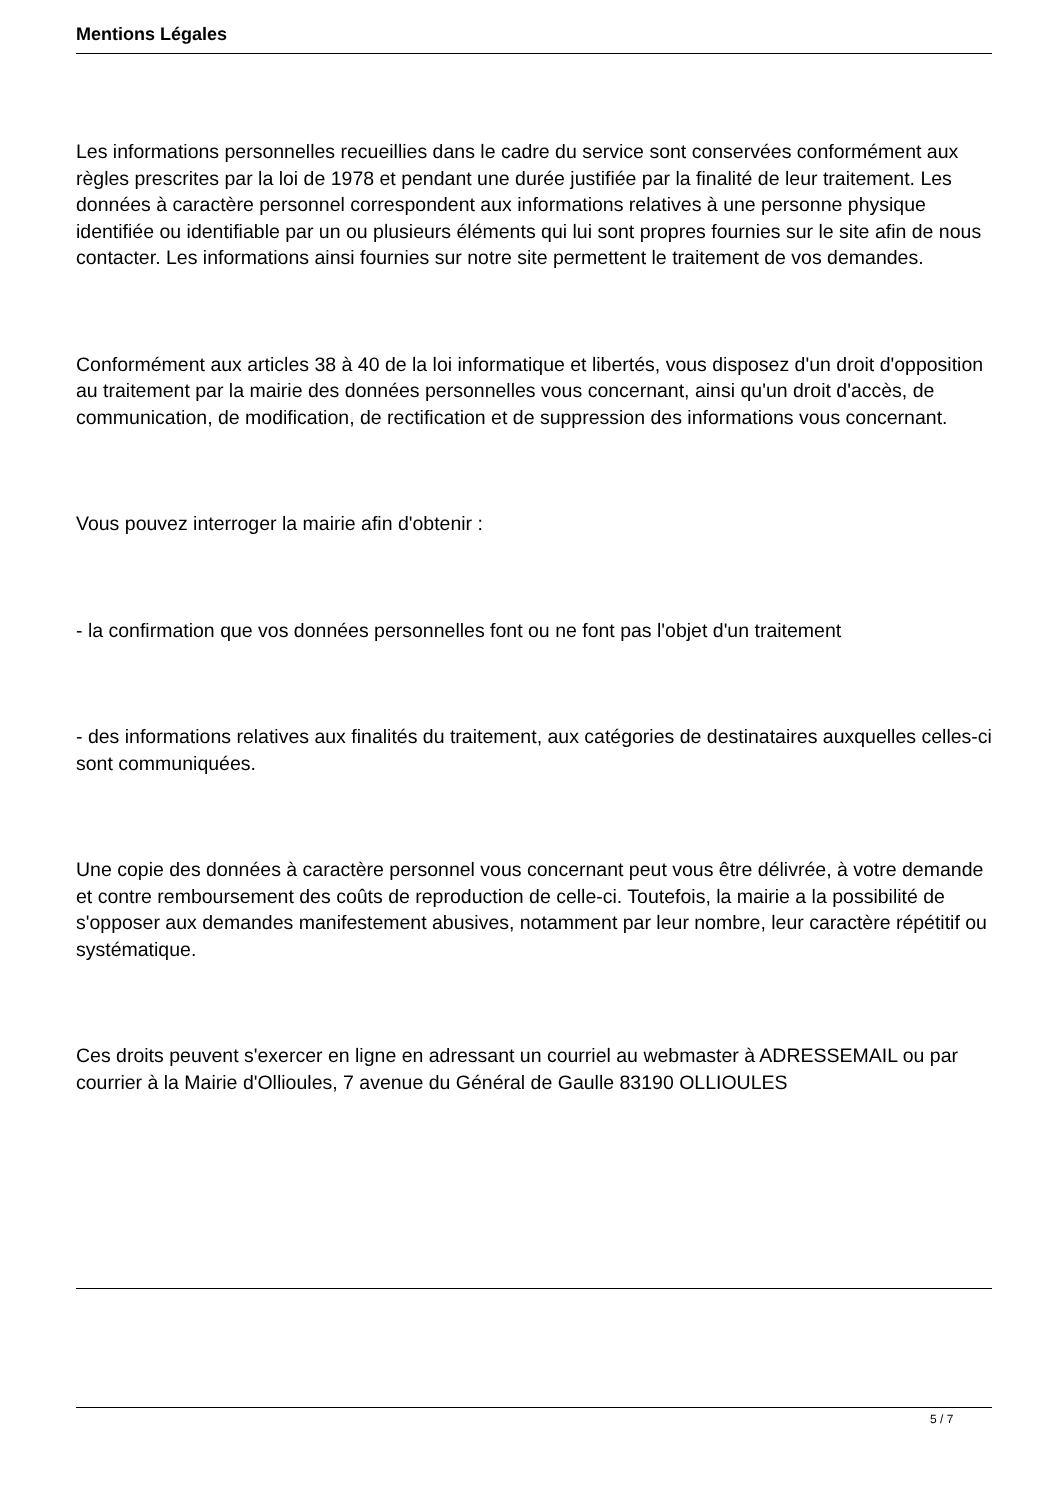Mentions Légales
Les informations personnelles recueillies dans le cadre du service sont conservées conformément aux règles prescrites par la loi de 1978 et pendant une durée justifiée par la finalité de leur traitement. Les données à caractère personnel correspondent aux informations relatives à une personne physique identifiée ou identifiable par un ou plusieurs éléments qui lui sont propres fournies sur le site afin de nous contacter. Les informations ainsi fournies sur notre site permettent le traitement de vos demandes.
Conformément aux articles 38 à 40 de la loi informatique et libertés, vous disposez d'un droit d'opposition au traitement par la mairie des données personnelles vous concernant, ainsi qu'un droit d'accès, de communication, de modification, de rectification et de suppression des informations vous concernant.
Vous pouvez interroger la mairie afin d'obtenir :
- la confirmation que vos données personnelles font ou ne font pas l'objet d'un traitement
- des informations relatives aux finalités du traitement, aux catégories de destinataires auxquelles celles-ci sont communiquées.
Une copie des données à caractère personnel vous concernant peut vous être délivrée, à votre demande et contre remboursement des coûts de reproduction de celle-ci. Toutefois, la mairie a la possibilité de s'opposer aux demandes manifestement abusives, notamment par leur nombre, leur caractère répétitif ou systématique.
Ces droits peuvent s'exercer en ligne en adressant un courriel au webmaster à ADRESSEMAIL ou par courrier à la Mairie d'Ollioules, 7 avenue du Général de Gaulle 83190 OLLIOULES
5 / 7